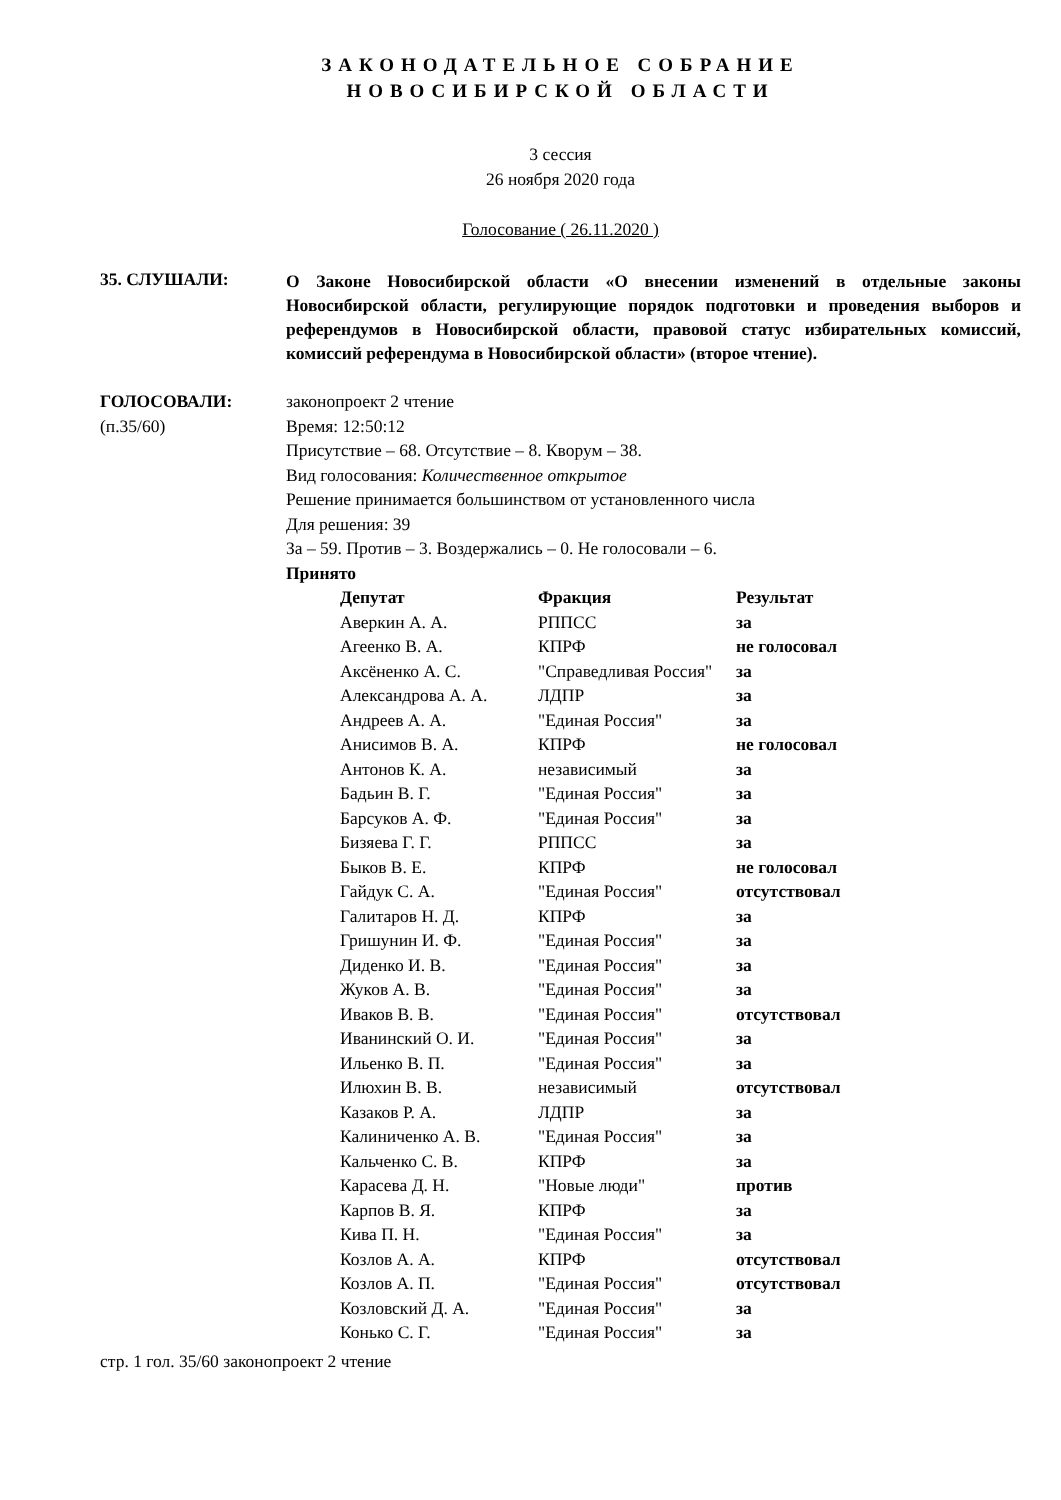ЗАКОНОДАТЕЛЬНОЕ СОБРАНИЕ
НОВОСИБИРСКОЙ ОБЛАСТИ
3 сессия
26 ноября 2020 года
Голосование ( 26.11.2020 )
35. СЛУШАЛИ:
О Законе Новосибирской области «О внесении изменений в отдельные законы Новосибирской области, регулирующие порядок подготовки и проведения выборов и референдумов в Новосибирской области, правовой статус избирательных комиссий, комиссий референдума в Новосибирской области» (второе чтение).
ГОЛОСОВАЛИ:
(п.35/60)
законопроект 2 чтение
Время: 12:50:12
Присутствие – 68. Отсутствие – 8. Кворум – 38.
Вид голосования: Количественное открытое
Решение принимается большинством от установленного числа
Для решения: 39
За – 59. Против – 3. Воздержались – 0. Не голосовали – 6.
Принято
| Депутат | Фракция | Результат |
| --- | --- | --- |
| Аверкин А. А. | РППСС | за |
| Агеенко В. А. | КПРФ | не голосовал |
| Аксёненко А. С. | "Справедливая Россия" | за |
| Александрова А. А. | ЛДПР | за |
| Андреев А. А. | "Единая Россия" | за |
| Анисимов В. А. | КПРФ | не голосовал |
| Антонов К. А. | независимый | за |
| Бадьин В. Г. | "Единая Россия" | за |
| Барсуков А. Ф. | "Единая Россия" | за |
| Бизяева Г. Г. | РППСС | за |
| Быков В. Е. | КПРФ | не голосовал |
| Гайдук С. А. | "Единая Россия" | отсутствовал |
| Галитаров Н. Д. | КПРФ | за |
| Гришунин И. Ф. | "Единая Россия" | за |
| Диденко И. В. | "Единая Россия" | за |
| Жуков А. В. | "Единая Россия" | за |
| Иваков В. В. | "Единая Россия" | отсутствовал |
| Иванинский О. И. | "Единая Россия" | за |
| Ильенко В. П. | "Единая Россия" | за |
| Илюхин В. В. | независимый | отсутствовал |
| Казаков Р. А. | ЛДПР | за |
| Калиниченко А. В. | "Единая Россия" | за |
| Кальченко С. В. | КПРФ | за |
| Карасева Д. Н. | "Новые люди" | против |
| Карпов В. Я. | КПРФ | за |
| Кива П. Н. | "Единая Россия" | за |
| Козлов А. А. | КПРФ | отсутствовал |
| Козлов А. П. | "Единая Россия" | отсутствовал |
| Козловский Д. А. | "Единая Россия" | за |
| Конько С. Г. | "Единая Россия" | за |
стр. 1 гол. 35/60 законопроект 2 чтение